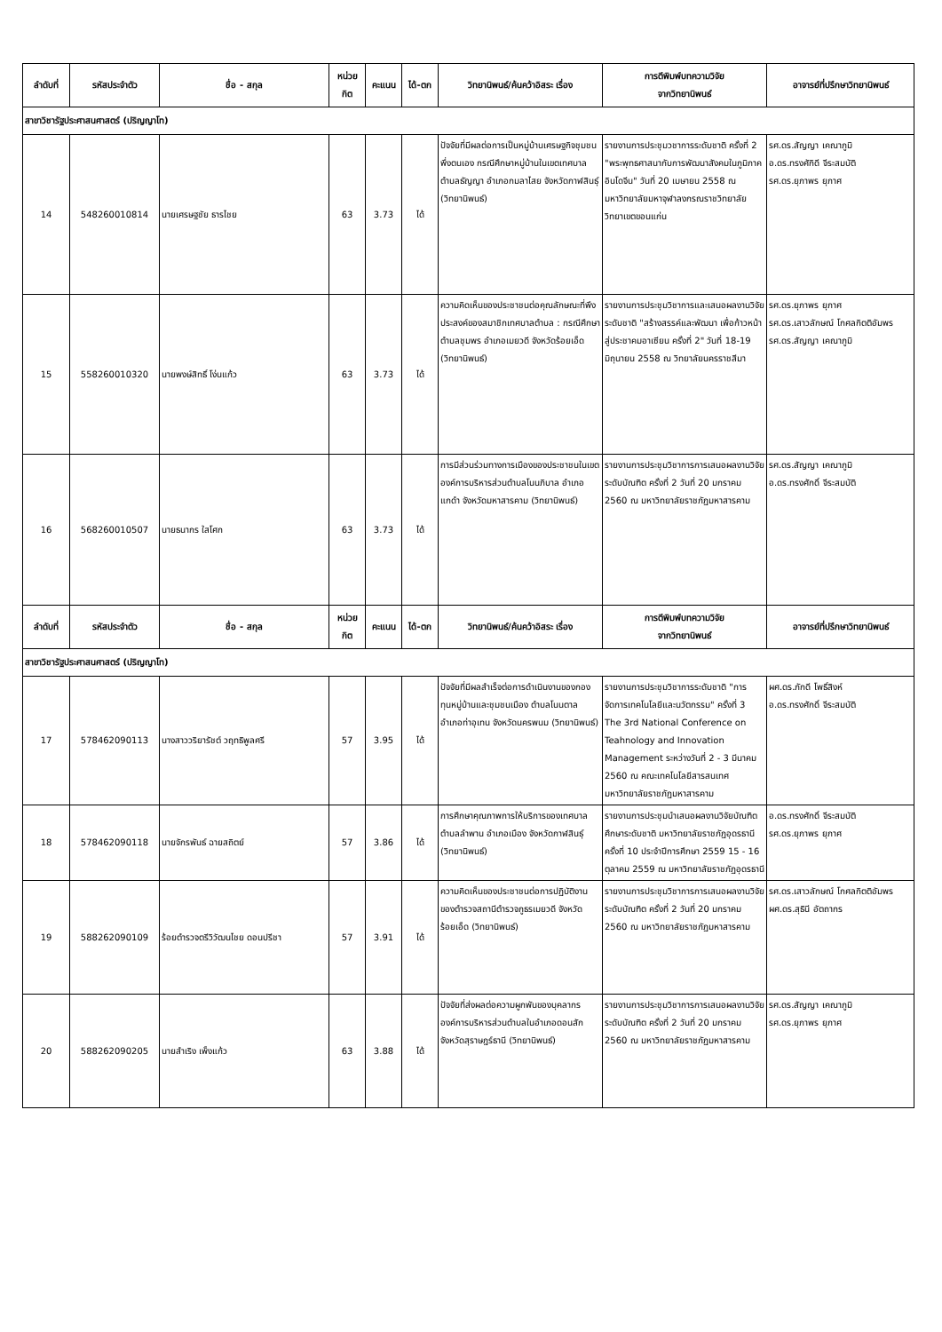| ลำดับที่ | รหัสประจำตัว | ชื่อ - สกุล | หน่วย กิต | คะแนน | ได้-ตก | วิทยานิพนธ์/ค้นคว้าอิสระ เรื่อง | การตีพิมพ์บทความวิจัย จากวิทยานิพนธ์ | อาจารย์ที่ปรึกษาวิทยานิพนธ์ |
| --- | --- | --- | --- | --- | --- | --- | --- | --- |
| สาขาวิชารัฐประศาสนศาสตร์ (ปริญญาโท) | | | | | | | | |
| 14 | 548260010814 | นายเศรษฐชัย ธารไชย | 63 | 3.73 | ได้ | ปัจจัยที่มีผลต่อการเป็นหมู่บ้านเศรษฐกิจชุมชนพึ่งตนเอง กรณีศึกษาหมู่บ้านในเขตเทศบาลตำบลธัญญา อำเภอกมลาไสย จังหวัดกาฬสินธุ์ (วิทยานิพนธ์) | รายงานการประชุมวชาการระดับชาติ ครั้งที่ 2 "พระพุทธศาสนากับการพัฒนาสังคมในภูมิภาคอินโดจีน" วันที่ 20 เมษายน 2558 ณ มหาวิทยาลัยมหาจุฬาลงกรณราชวิทยาลัย วิทยาเขตขอนแก่น | รศ.ดร.สัญญา เคณาภูมิ อ.ดร.ทรงศักิดี จีระสมบัติ รศ.ดร.ยุภาพร ยุภาศ |
| 15 | 558260010320 | นายพงษ์สิทธิ์ โง่นแก้ว | 63 | 3.73 | ได้ | ความคิดเห็นของประชาชนต่อคุณลักษณะที่พึงประสงค์ของสมาชิกเทศบาลตำบล : กรณีศึกษาตำบลชุมพร อำเภอเมยวดี จังหวัดร้อยเอ็ด (วิทยานิพนธ์) | รายงานการประชุมวิชาการและเสนอผลงานวิจัยระดับชาติ "สร้างสรรค์และพัฒนา เพื่อก้าวหน้าสู่ประชาคมอาเซียน ครั้งที่ 2" วันที่ 18-19 มิถุนายน 2558 ณ วิทยาลัยนครราชสีมา | รศ.ดร.ยุภาพร ยุภาศ รศ.ดร.เสาวลักษณ์ โกศลกิตติอัมพร รศ.ดร.สัญญา เคณาภูมิ |
| 16 | 568260010507 | นายธนากร ใสโศก | 63 | 3.73 | ได้ | การมีส่วนร่วมทางการเมืองของประชาชนในเขตองค์การบริหารส่วนตำบลโนนภิบาล อำเภอแกดำ จังหวัดมหาสารคาม (วิทยานิพนธ์) | รายงานการประชุมวิชาการการเสนอผลงานวิจัยระดับบัณฑิต ครั้งที่ 2 วันที่ 20 มกราคม 2560 ณ มหาวิทยาลัยราชภัฏมหาสารคาม | รศ.ดร.สัญญา เคณาภูมิ อ.ดร.ทรงศักดิ์ จีระสมบัติ |
| ลำดับที่ | รหัสประจำตัว | ชื่อ - สกุล | หน่วย กิต | คะแนน | ได้-ตก | วิทยานิพนธ์/ค้นคว้าอิสระ เรื่อง | การตีพิมพ์บทความวิจัย จากวิทยานิพนธ์ | อาจารย์ที่ปรึกษาวิทยานิพนธ์ |
| สาขาวิชารัฐประศาสนศาสตร์ (ปริญญาโท) | | | | | | | | |
| 17 | 578462090113 | นางสาววริยารัชต์ วฤทธิพูลศรี | 57 | 3.95 | ได้ | ปัจจัยที่มีผลสำเร็จต่อการดำเนินงานของกองทุนหมู่บ้านและชุมชนเมือง ตำบลโนนตาล อำเภอท่าอุเทน จังหวัดนครพนม (วิทยานิพนธ์) | รายงานการประชุมวิชาการระดับชาติ "การจัดการเทคโนโลยีและนวัตกรรม" ครั้งที่ 3 The 3rd National Conference on Teahnology and Innovation Management ระหว่างวันที่ 2 - 3 มีนาคม 2560 ณ คณะเทคโนโลยีสารสนเทศ มหาวิทยาลัยราชภัฏมหาสารคาม | ผศ.ดร.ภักดี โพธิ์สิงห์ อ.ดร.ทรงศักดิ์ จีระสมบัติ |
| 18 | 578462090118 | นายจักรพันธ์ ฉายสถิตย์ | 57 | 3.86 | ได้ | การศึกษาคุณภาพการให้บริการของเทศบาลตำบลลำพาน อำเภอเมือง จังหวัดกาฬสินธุ์ (วิทยานิพนธ์) | รายงานการประชุมนำเสนอผลงานวิจัยบัณฑิตศึกษาระดับชาติ มหาวิทยาลัยราชภัฏอุดรธานี ครั้งที่ 10 ประจำปีการศึกษา 2559 15 - 16 ตุลาคม 2559 ณ มหาวิทยาลัยราชภัฏอุดรธานี | อ.ดร.ทรงศักดิ์ จีระสมบัติ รศ.ดร.ยุภาพร ยุภาศ |
| 19 | 588262090109 | ร้อยตำรวจตรีวิวัฒนไชย ดอนปรีชา | 57 | 3.91 | ได้ | ความคิดเห็นของประชาชนต่อการปฏิบัติงานของตำรวจสถานีตำรวจภูธรเมยวดี จังหวัดร้อยเอ็ด (วิทยานิพนธ์) | รายงานการประชุมวิชาการการเสนอผลงานวิจัยระดับบัณฑิต ครั้งที่ 2 วันที่ 20 มกราคม 2560 ณ มหาวิทยาลัยราชภัฏมหาสารคาม | รศ.ดร.เสาวลักษณ์ โกศลกิตติอัมพร ผศ.ดร.สุธินี อัตถากร |
| 20 | 588262090205 | นายสำเริง เพ็งแก้ว | 63 | 3.88 | ได้ | ปัจจัยที่ส่งผลต่อความผูกพันของบุคลากรองค์การบริหารส่วนตำบลในอำเภอดอนสัก จังหวัดสุราษฎร์ธานี (วิทยานิพนธ์) | รายงานการประชุมวิชาการการเสนอผลงานวิจัยระดับบัณฑิต ครั้งที่ 2 วันที่ 20 มกราคม 2560 ณ มหาวิทยาลัยราชภัฏมหาสารคาม | รศ.ดร.สัญญา เคณาภูมิ รศ.ดร.ยุภาพร ยุภาศ |